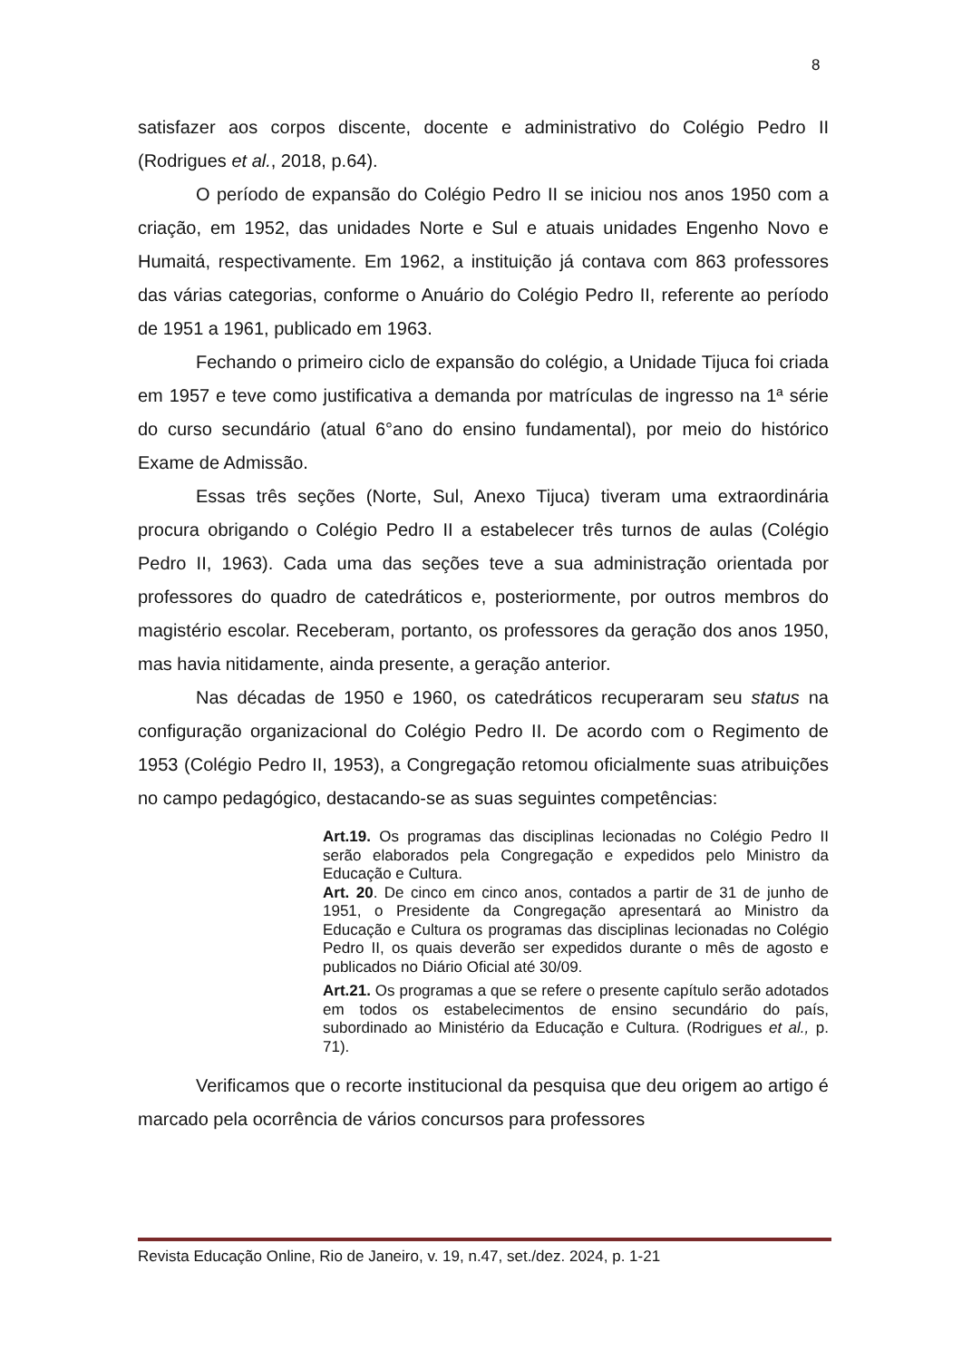8
satisfazer aos corpos discente, docente e administrativo do Colégio Pedro II (Rodrigues et al., 2018, p.64).
O período de expansão do Colégio Pedro II se iniciou nos anos 1950 com a criação, em 1952, das unidades Norte e Sul e atuais unidades Engenho Novo e Humaitá, respectivamente. Em 1962, a instituição já contava com 863 professores das várias categorias, conforme o Anuário do Colégio Pedro II, referente ao período de 1951 a 1961, publicado em 1963.
Fechando o primeiro ciclo de expansão do colégio, a Unidade Tijuca foi criada em 1957 e teve como justificativa a demanda por matrículas de ingresso na 1ª série do curso secundário (atual 6°ano do ensino fundamental), por meio do histórico Exame de Admissão.
Essas três seções (Norte, Sul, Anexo Tijuca) tiveram uma extraordinária procura obrigando o Colégio Pedro II a estabelecer três turnos de aulas (Colégio Pedro II, 1963). Cada uma das seções teve a sua administração orientada por professores do quadro de catedráticos e, posteriormente, por outros membros do magistério escolar. Receberam, portanto, os professores da geração dos anos 1950, mas havia nitidamente, ainda presente, a geração anterior.
Nas décadas de 1950 e 1960, os catedráticos recuperaram seu status na configuração organizacional do Colégio Pedro II. De acordo com o Regimento de 1953 (Colégio Pedro II, 1953), a Congregação retomou oficialmente suas atribuições no campo pedagógico, destacando-se as suas seguintes competências:
Art.19. Os programas das disciplinas lecionadas no Colégio Pedro II serão elaborados pela Congregação e expedidos pelo Ministro da Educação e Cultura.
Art. 20. De cinco em cinco anos, contados a partir de 31 de junho de 1951, o Presidente da Congregação apresentará ao Ministro da Educação e Cultura os programas das disciplinas lecionadas no Colégio Pedro II, os quais deverão ser expedidos durante o mês de agosto e publicados no Diário Oficial até 30/09.
Art.21. Os programas a que se refere o presente capítulo serão adotados em todos os estabelecimentos de ensino secundário do país, subordinado ao Ministério da Educação e Cultura. (Rodrigues et al., p. 71).
Verificamos que o recorte institucional da pesquisa que deu origem ao artigo é marcado pela ocorrência de vários concursos para professores
Revista Educação Online, Rio de Janeiro, v. 19, n.47, set./dez. 2024, p. 1-21